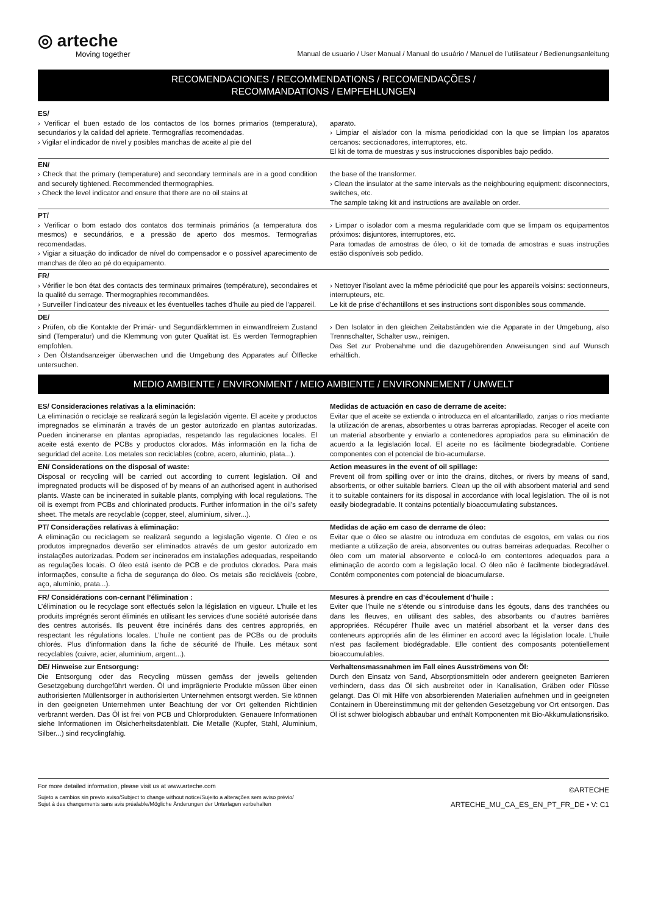◎ arteche
Moving together
Manual de usuario / User Manual / Manual do usuário / Manuel de l’utilisateur / Bedienungsanleitung
RECOMENDACIONES / RECOMMENDATIONS / RECOMENDAÇÕES /
RECOMMANDATIONS / EMPFEHLUNGEN
ES/
› Verificar el buen estado de los contactos de los bornes primarios (temperatura), secundarios y la calidad del apriete. Termografías recomendadas.
› Vigilar el indicador de nivel y posibles manchas de aceite al pie del
aparato.
› Limpiar el aislador con la misma periodicidad con la que se limpian los aparatos cercanos: seccionadores, interruptores, etc.
El kit de toma de muestras y sus instrucciones disponibles bajo pedido.
EN/
› Check that the primary (temperature) and secondary terminals are in a good condition and securely tightened. Recommended thermographies.
› Check the level indicator and ensure that there are no oil stains at
the base of the transformer.
› Clean the insulator at the same intervals as the neighbouring equipment: disconnectors, switches, etc.
The sample taking kit and instructions are available on order.
PT/
› Verificar o bom estado dos contatos dos terminais primários (a temperatura dos mesmos) e secundários, e a pressão de aperto dos mesmos. Termografias recomendadas.
› Vigiar a situação do indicador de nível do compensador e o possível aparecimento de manchas de óleo ao pé do equipamento.
› Limpar o isolador com a mesma regularidade com que se limpam os equipamentos próximos: disjuntores, interruptores, etc.
Para tomadas de amostras de óleo, o kit de tomada de amostras e suas instruções estão disponíveis sob pedido.
FR/
› Vérifier le bon état des contacts des terminaux primaires (température), secondaires et la qualité du serrage. Thermographies recommandées.
› Surveiller l’indicateur des niveaux et les éventuelles taches d’huile au pied de l’appareil.
› Nettoyer l’isolant avec la même périodicité que pour les appareils voisins: sectionneurs, interrupteurs, etc.
Le kit de prise d’échantillons et ses instructions sont disponibles sous commande.
DE/
› Prüfen, ob die Kontakte der Primär- und Segundärklemmen in einwandfreiem Zustand sind (Temperatur) und die Klemmung von guter Qualität ist. Es werden Termographien empfohlen.
› Den Ölstandsanzeiger überwachen und die Umgebung des Apparates auf Ölflecke untersuchen.
› Den Isolator in den gleichen Zeitabständen wie die Apparate in der Umgebung, also Trennschalter, Schalter usw., reinigen.
Das Set zur Probenahme und die dazugehörenden Anweisungen sind auf Wunsch erhältlich.
MEDIO AMBIENTE / ENVIRONMENT / MEIO AMBIENTE / ENVIRONNEMENT / UMWELT
ES/ Consideraciones relativas a la eliminación:
La eliminación o reciclaje se realizará según la legislación vigente. El aceite y productos impregnados se eliminarán a través de un gestor autorizado en plantas autorizadas. Pueden incinerarse en plantas apropiadas, respetando las regulaciones locales. El aceite está exento de PCBs y productos clorados. Más información en la ficha de seguridad del aceite. Los metales son reciclables (cobre, acero, aluminio, plata...).
Medidas de actuación en caso de derrame de aceite:
Evitar que el aceite se extienda o introduzca en el alcantarillado, zanjas o ríos mediante la utilización de arenas, absorbentes u otras barreras apropiadas. Recoger el aceite con un material absorbente y enviarlo a contenedores apropiados para su eliminación de acuerdo a la legislación local. El aceite no es fácilmente biodegradable. Contiene componentes con el potencial de bio-acumularse.
EN/ Considerations on the disposal of waste:
Disposal or recycling will be carried out according to current legislation. Oil and impregnated products will be disposed of by means of an authorised agent in authorised plants. Waste can be incinerated in suitable plants, complying with local regulations. The oil is exempt from PCBs and chlorinated products. Further information in the oil’s safety sheet. The metals are recyclable (copper, steel, aluminium, silver...).
Action measures in the event of oil spillage:
Prevent oil from spilling over or into the drains, ditches, or rivers by means of sand, absorbents, or other suitable barriers. Clean up the oil with absorbent material and send it to suitable containers for its disposal in accordance with local legislation. The oil is not easily biodegradable. It contains potentially bioaccumulating substances.
PT/ Considerações relativas à eliminação:
A eliminação ou reciclagem se realizará segundo a legislação vigente. O óleo e os produtos impregnados deverão ser eliminados através de um gestor autorizado em instalações autorizadas. Podem ser incinerados em instalações adequadas, respeitando as regulações locais. O óleo está isento de PCB e de produtos clorados. Para mais informações, consulte a ficha de segurança do óleo. Os metais são recicláveis (cobre, aço, alumínio, prata...).
Medidas de ação em caso de derrame de óleo:
Evitar que o óleo se alastre ou introduza em condutas de esgotos, em valas ou rios mediante a utilização de areia, absorventes ou outras barreiras adequadas. Recolher o óleo com um material absorvente e colocá-lo em contentores adequados para a eliminação de acordo com a legislação local. O óleo não é facilmente biodegradável. Contém componentes com potencial de bioacumularse.
FR/ Considérations con-cernant l’élimination :
L’élimination ou le recyclage sont effectués selon la législation en vigueur. L’huile et les produits imprégnés seront éliminés en utilisant les services d’une société autorisée dans des centres autorisés. Ils peuvent être incinérés dans des centres appropriés, en respectant les régulations locales. L’huile ne contient pas de PCBs ou de produits chlorés. Plus d’information dans la fiche de sécurité de l’huile. Les métaux sont recyclables (cuivre, acier, aluminium, argent...).
Mesures à prendre en cas d’écoulement d’huile :
Éviter que l’huile ne s’étende ou s’introduise dans les égouts, dans des tranchées ou dans les fleuves, en utilisant des sables, des absorbants ou d’autres barrières appropriées. Récupérer l’huile avec un matériel absorbant et la verser dans des conteneurs appropriés afin de les éliminer en accord avec la législation locale. L’huile n’est pas facilement biodégradable. Elle contient des composants potentiellement bioaccumulables.
DE/ Hinweise zur Entsorgung:
Die Entsorgung oder das Recycling müssen gemäss der jeweils geltenden Gesetzgebung durchgeführt werden. Öl und imprägnierte Produkte müssen über einen authorisierten Müllentsorger in authorisierten Unternehmen entsorgt werden. Sie können in den geeigneten Unternehmen unter Beachtung der vor Ort geltenden Richtlinien verbrannt werden. Das Öl ist frei von PCB und Chlorprodukten. Genauere Informationen siehe Informationen im Ölsicherheitsdatenblatt. Die Metalle (Kupfer, Stahl, Aluminium, Silber...) sind recyclingfähig.
Verhaltensmassnahmen im Fall eines Ausströmens von Öl:
Durch den Einsatz von Sand, Absorptionsmitteln oder anderern geeigneten Barrieren verhindern, dass das Öl sich ausbreitet oder in Kanalisation, Gräben oder Flüsse gelangt. Das Öl mit Hilfe von absorbierenden Materialien aufnehmen und in geeigneten Containern in Übereinstimmung mit der geltenden Gesetzgebung vor Ort entsorgen. Das Öl ist schwer biologisch abbaubar und enthält Komponenten mit Bio-Akkumulationsrisiko.
For more detailed information, please visit us at www.arteche.com
Sujeto a cambios sin previo aviso/Subject to change without notice/Sujeito a alterações sem aviso prévio/
Sujet à des changements sans avis préalable/Mögliche Änderungen der Unterlagen vorbehalten
©ARTECHE
ARTECHE_MU_CA_ES_EN_PT_FR_DE • V: C1